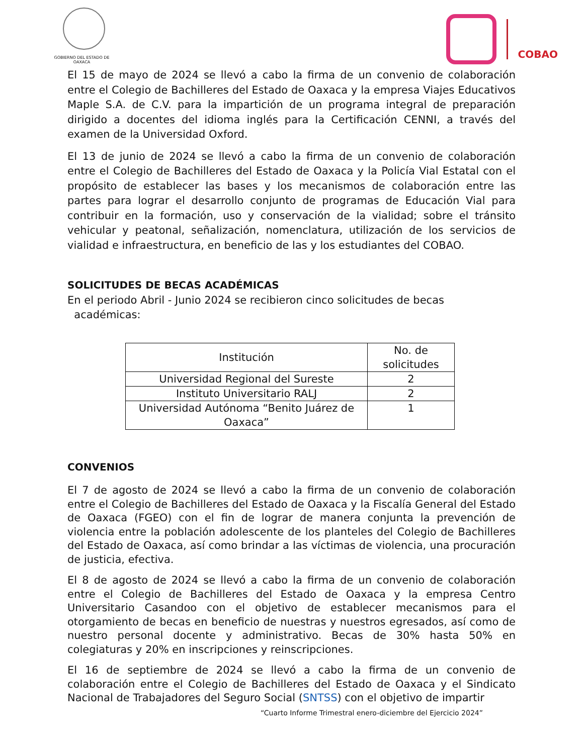GOBIERNO DEL ESTADO DE OAXACA
COBAO
El 15 de mayo de 2024 se llevó a cabo la firma de un convenio de colaboración entre el Colegio de Bachilleres del Estado de Oaxaca y la empresa Viajes Educativos Maple S.A. de C.V. para la impartición de un programa integral de preparación dirigido a docentes del idioma inglés para la Certificación CENNI, a través del examen de la Universidad Oxford.
El 13 de junio de 2024 se llevó a cabo la firma de un convenio de colaboración entre el Colegio de Bachilleres del Estado de Oaxaca y la Policía Vial Estatal con el propósito de establecer las bases y los mecanismos de colaboración entre las partes para lograr el desarrollo conjunto de programas de Educación Vial para contribuir en la formación, uso y conservación de la vialidad; sobre el tránsito vehicular y peatonal, señalización, nomenclatura, utilización de los servicios de vialidad e infraestructura, en beneficio de las y los estudiantes del COBAO.
SOLICITUDES DE BECAS ACADÉMICAS
En el periodo Abril - Junio 2024 se recibieron cinco solicitudes de becas
académicas:
| Institución | No. de solicitudes |
| --- | --- |
| Universidad Regional del Sureste | 2 |
| Instituto Universitario RALJ | 2 |
| Universidad Autónoma “Benito Juárez de Oaxaca” | 1 |
CONVENIOS
El 7 de agosto de 2024 se llevó a cabo la firma de un convenio de colaboración entre el Colegio de Bachilleres del Estado de Oaxaca y la Fiscalía General del Estado de Oaxaca (FGEO) con el fin de lograr de manera conjunta la prevención de violencia entre la población adolescente de los planteles del Colegio de Bachilleres del Estado de Oaxaca, así como brindar a las víctimas de violencia, una procuración de justicia, efectiva.
El 8 de agosto de 2024 se llevó a cabo la firma de un convenio de colaboración entre el Colegio de Bachilleres del Estado de Oaxaca y la empresa Centro Universitario Casandoo con el objetivo de establecer mecanismos para el otorgamiento de becas en beneficio de nuestras y nuestros egresados, así como de nuestro personal docente y administrativo. Becas de 30% hasta 50% en colegiaturas y 20% en inscripciones y reinscripciones.
El 16 de septiembre de 2024 se llevó a cabo la firma de un convenio de colaboración entre el Colegio de Bachilleres del Estado de Oaxaca y el Sindicato Nacional de Trabajadores del Seguro Social (SNTSS) con el objetivo de impartir
“Cuarto Informe Trimestral enero-diciembre del Ejercicio 2024”